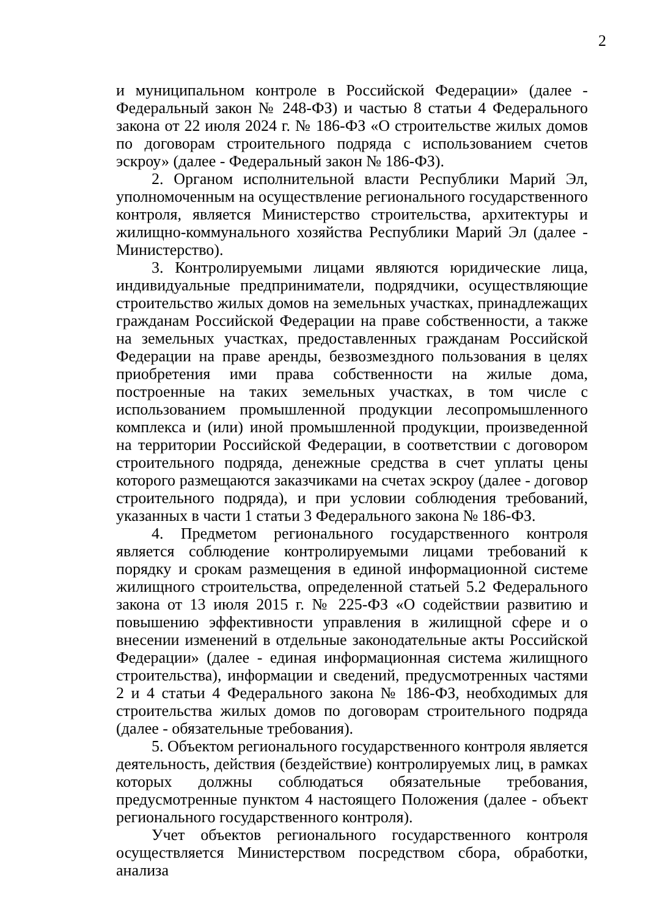2
и муниципальном контроле в Российской Федерации» (далее - Федеральный закон № 248-ФЗ) и частью 8 статьи 4 Федерального закона от 22 июля 2024 г. № 186-ФЗ «О строительстве жилых домов по договорам строительного подряда с использованием счетов эскроу» (далее - Федеральный закон № 186-ФЗ).
2. Органом исполнительной власти Республики Марий Эл, уполномоченным на осуществление регионального государственного контроля, является Министерство строительства, архитектуры и жилищно-коммунального хозяйства Республики Марий Эл (далее - Министерство).
3. Контролируемыми лицами являются юридические лица, индивидуальные предприниматели, подрядчики, осуществляющие строительство жилых домов на земельных участках, принадлежащих гражданам Российской Федерации на праве собственности, а также на земельных участках, предоставленных гражданам Российской Федерации на праве аренды, безвозмездного пользования в целях приобретения ими права собственности на жилые дома, построенные на таких земельных участках, в том числе с использованием промышленной продукции лесопромышленного комплекса и (или) иной промышленной продукции, произведенной на территории Российской Федерации, в соответствии с договором строительного подряда, денежные средства в счет уплаты цены которого размещаются заказчиками на счетах эскроу (далее - договор строительного подряда), и при условии соблюдения требований, указанных в части 1 статьи 3 Федерального закона № 186-ФЗ.
4. Предметом регионального государственного контроля является соблюдение контролируемыми лицами требований к порядку и срокам размещения в единой информационной системе жилищного строительства, определенной статьей 5.2 Федерального закона от 13 июля 2015 г. № 225-ФЗ «О содействии развитию и повышению эффективности управления в жилищной сфере и о внесении изменений в отдельные законодательные акты Российской Федерации» (далее - единая информационная система жилищного строительства), информации и сведений, предусмотренных частями 2 и 4 статьи 4 Федерального закона № 186-ФЗ, необходимых для строительства жилых домов по договорам строительного подряда (далее - обязательные требования).
5. Объектом регионального государственного контроля является деятельность, действия (бездействие) контролируемых лиц, в рамках которых должны соблюдаться обязательные требования, предусмотренные пунктом 4 настоящего Положения (далее - объект регионального государственного контроля).
Учет объектов регионального государственного контроля осуществляется Министерством посредством сбора, обработки, анализа